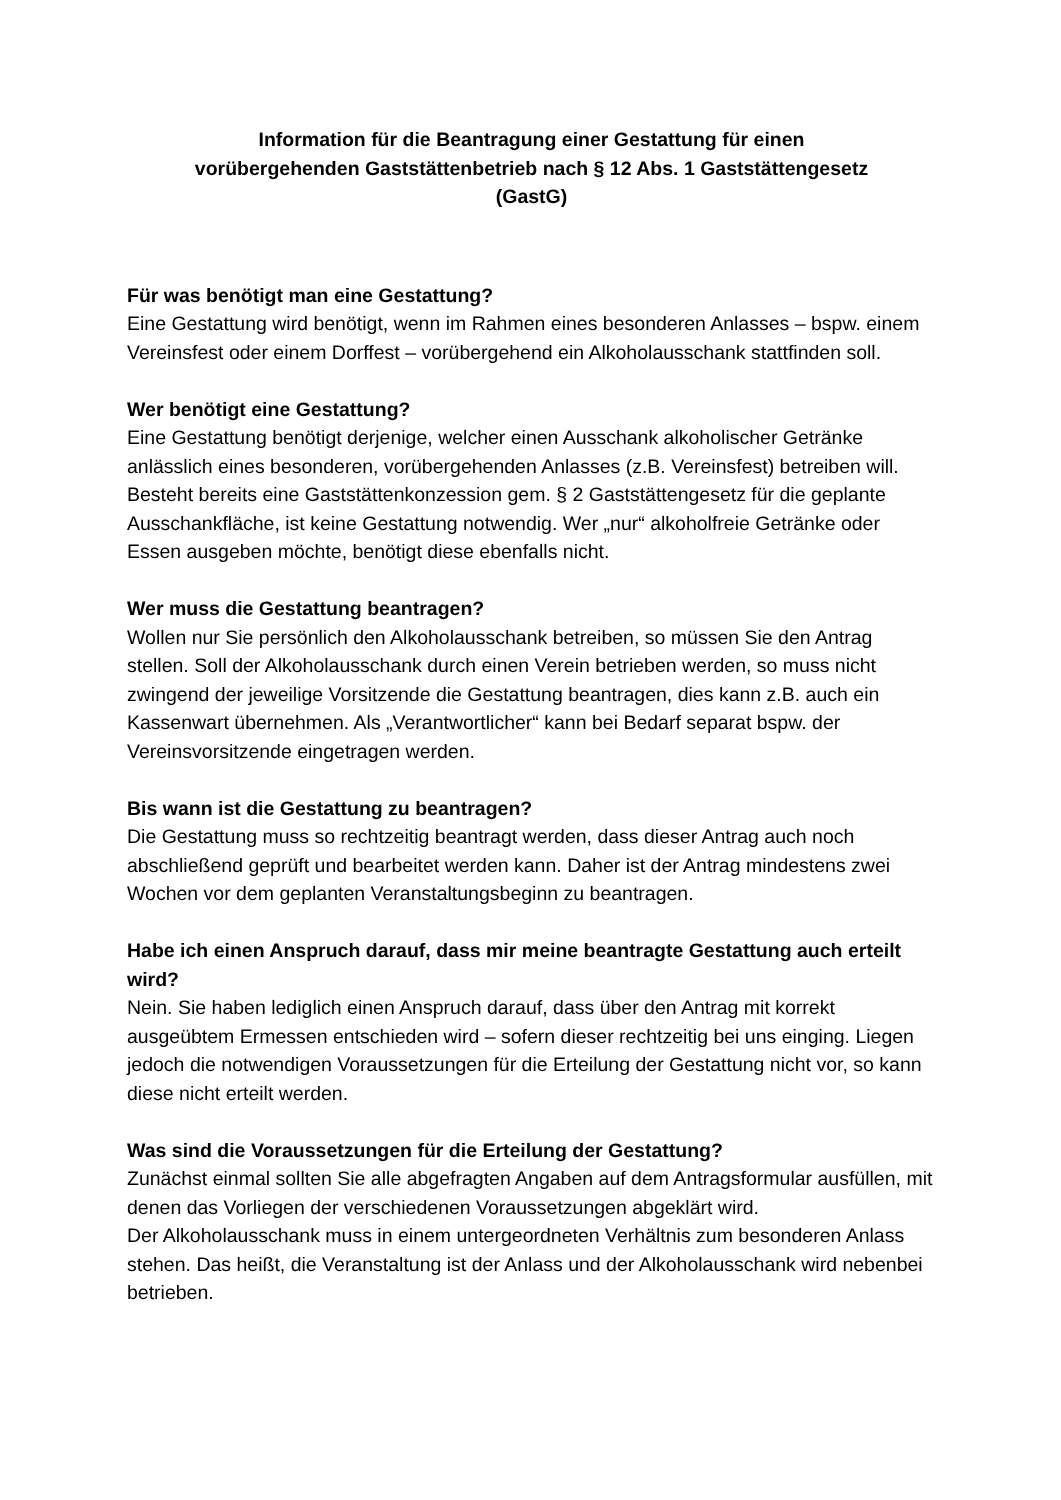Information für die Beantragung einer Gestattung für einen
vorübergehenden Gaststättenbetrieb nach § 12 Abs. 1 Gaststättengesetz
(GastG)
Für was benötigt man eine Gestattung?
Eine Gestattung wird benötigt, wenn im Rahmen eines besonderen Anlasses – bspw. einem Vereinsfest oder einem Dorffest – vorübergehend ein Alkoholausschank stattfinden soll.
Wer benötigt eine Gestattung?
Eine Gestattung benötigt derjenige, welcher einen Ausschank alkoholischer Getränke anlässlich eines besonderen, vorübergehenden Anlasses (z.B. Vereinsfest) betreiben will. Besteht bereits eine Gaststättenkonzession gem. § 2 Gaststättengesetz für die geplante Ausschankfläche, ist keine Gestattung notwendig. Wer „nur“ alkoholfreie Getränke oder Essen ausgeben möchte, benötigt diese ebenfalls nicht.
Wer muss die Gestattung beantragen?
Wollen nur Sie persönlich den Alkoholausschank betreiben, so müssen Sie den Antrag stellen. Soll der Alkoholausschank durch einen Verein betrieben werden, so muss nicht zwingend der jeweilige Vorsitzende die Gestattung beantragen, dies kann z.B. auch ein Kassenwart übernehmen. Als „Verantwortlicher“ kann bei Bedarf separat bspw. der Vereinsvorsitzende eingetragen werden.
Bis wann ist die Gestattung zu beantragen?
Die Gestattung muss so rechtzeitig beantragt werden, dass dieser Antrag auch noch abschließend geprüft und bearbeitet werden kann. Daher ist der Antrag mindestens zwei Wochen vor dem geplanten Veranstaltungsbeginn zu beantragen.
Habe ich einen Anspruch darauf, dass mir meine beantragte Gestattung auch erteilt wird?
Nein. Sie haben lediglich einen Anspruch darauf, dass über den Antrag mit korrekt ausgeübtem Ermessen entschieden wird – sofern dieser rechtzeitig bei uns einging. Liegen jedoch die notwendigen Voraussetzungen für die Erteilung der Gestattung nicht vor, so kann diese nicht erteilt werden.
Was sind die Voraussetzungen für die Erteilung der Gestattung?
Zunächst einmal sollten Sie alle abgefragten Angaben auf dem Antragsformular ausfüllen, mit denen das Vorliegen der verschiedenen Voraussetzungen abgeklärt wird.
Der Alkoholausschank muss in einem untergeordneten Verhältnis zum besonderen Anlass stehen. Das heißt, die Veranstaltung ist der Anlass und der Alkoholausschank wird nebenbei betrieben.